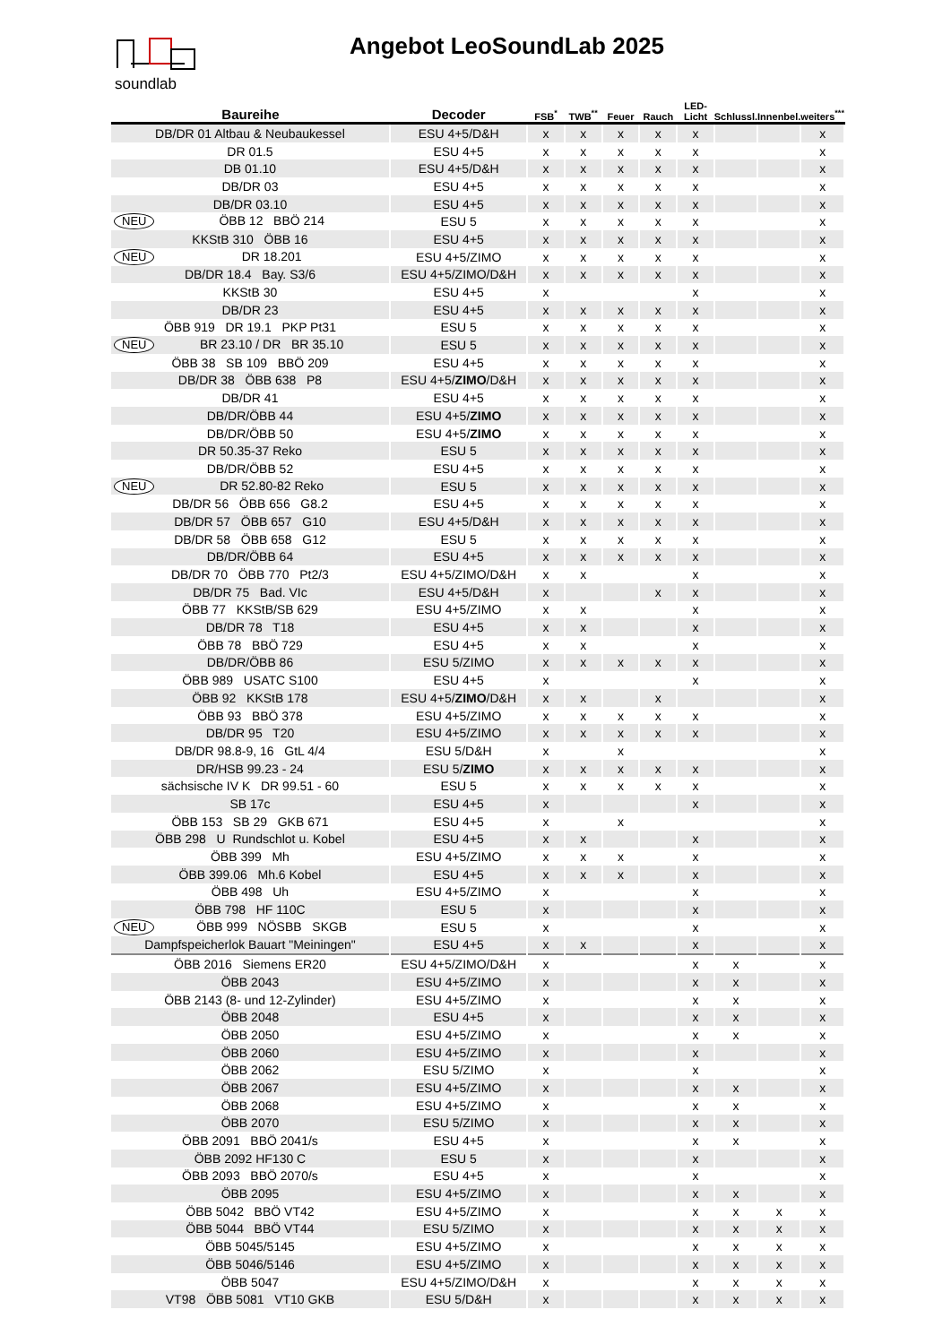soundlab Angebot LeoSoundLab 2025
| Baureihe | Decoder | FSB<sup>*</sup> | TWB<sup>**</sup> | Feuer | Rauch | LED-Licht | Schlussl. | Innenbel. | weiters<sup>***</sup> |
| --- | --- | --- | --- | --- | --- | --- | --- | --- | --- |
| DB/DR 01 Altbau & Neubaukessel | ESU 4+5/D&H | x | x | x | x | x | | | x |
| DR 01.5 | ESU 4+5 | x | x | x | x | x | | | x |
| DB 01.10 | ESU 4+5/D&H | x | x | x | x | x | | | x |
| DB/DR 03 | ESU 4+5 | x | x | x | x | x | | | x |
| DB/DR 03.10 | ESU 4+5 | x | x | x | x | x | | | x |
| NEU ÖBB 12 BBÖ 214 | ESU 5 | x | x | x | x | x | | | x |
| KKStB 310 ÖBB 16 | ESU 4+5 | x | x | x | x | x | | | x |
| NEU DR 18.201 | ESU 4+5/ZIMO | x | x | x | x | x | | | x |
| DB/DR 18.4 Bay. S3/6 | ESU 4+5/ZIMO/D&H | x | x | x | x | x | | | x |
| KKStB 30 | ESU 4+5 | x | | | | x | | | x |
| DB/DR 23 | ESU 4+5 | x | x | x | x | x | | | x |
| ÖBB 919 DR 19.1 PKP Pt31 | ESU 5 | x | x | x | x | x | | | x |
| NEU BR 23.10 / DR BR 35.10 | ESU 5 | x | x | x | x | x | | | x |
| ÖBB 38 SB 109 BBÖ 209 | ESU 4+5 | x | x | x | x | x | | | x |
| DB/DR 38 ÖBB 638 P8 | ESU 4+5/ ZIMO /D&H | x | x | x | x | x | | | x |
| DB/DR 41 | ESU 4+5 | x | x | x | x | x | | | x |
| DB/DR/ÖBB 44 | ESU 4+5/ ZIMO | x | x | x | x | x | | | x |
| DB/DR/ÖBB 50 | ESU 4+5/ ZIMO | x | x | x | x | x | | | x |
| DR 50.35-37 Reko | ESU 5 | x | x | x | x | x | | | x |
| DB/DR/ÖBB 52 | ESU 4+5 | x | x | x | x | x | | | x |
| NEU DR 52.80-82 Reko | ESU 5 | x | x | x | x | x | | | x |
| DB/DR 56 ÖBB 656 G8.2 | ESU 4+5 | x | x | x | x | x | | | x |
| DB/DR 57 ÖBB 657 G10 | ESU 4+5/D&H | x | x | x | x | x | | | x |
| DB/DR 58 ÖBB 658 G12 | ESU 5 | x | x | x | x | x | | | x |
| DB/DR/ÖBB 64 | ESU 4+5 | x | x | x | x | x | | | x |
| DB/DR 70 ÖBB 770 Pt2/3 | ESU 4+5/ZIMO/D&H | x | x | | | x | | | x |
| DB/DR 75 Bad. VIc | ESU 4+5/D&H | x | | | x | x | | | x |
| ÖBB 77 KKStB/SB 629 | ESU 4+5/ZIMO | x | x | | | x | | | x |
| DB/DR 78 T18 | ESU 4+5 | x | x | | | x | | | x |
| ÖBB 78 BBÖ 729 | ESU 4+5 | x | x | | | x | | | x |
| DB/DR/ÖBB 86 | ESU 5/ZIMO | x | x | x | x | x | | | x |
| ÖBB 989 USATC S100 | ESU 4+5 | x | | | | x | | | x |
| ÖBB 92 KKStB 178 | ESU 4+5/ ZIMO /D&H | x | x | | x | | | | x |
| ÖBB 93 BBÖ 378 | ESU 4+5/ZIMO | x | x | x | x | x | | | x |
| DB/DR 95 T20 | ESU 4+5/ZIMO | x | x | x | x | x | | | x |
| DB/DR 98.8-9, 16 GtL 4/4 | ESU 5/D&H | x | | x | | | | | x |
| DR/HSB 99.23 - 24 | ESU 5/ ZIMO | x | x | x | x | x | | | x |
| sächsische IV K DR 99.51 - 60 | ESU 5 | x | x | x | x | x | | | x |
| SB 17c | ESU 4+5 | x | | | | x | | | x |
| ÖBB 153 SB 29 GKB 671 | ESU 4+5 | x | | x | | | | | x |
| ÖBB 298 U Rundschlot u. Kobel | ESU 4+5 | x | x | | | x | | | x |
| ÖBB 399 Mh | ESU 4+5/ZIMO | x | x | x | | x | | | x |
| ÖBB 399.06 Mh.6 Kobel | ESU 4+5 | x | x | x | | x | | | x |
| ÖBB 498 Uh | ESU 4+5/ZIMO | x | | | | x | | | x |
| ÖBB 798 HF 110C | ESU 5 | x | | | | x | | | x |
| NEU ÖBB 999 NÖSBB SKGB | ESU 5 | x | | | | x | | | x |
| Dampfspeicherlok Bauart "Meiningen" | ESU 4+5 | x | x | | | x | | | x |
| ÖBB 2016 Siemens ER20 | ESU 4+5/ZIMO/D&H | x | | | | x | x | | x |
| ÖBB 2043 | ESU 4+5/ZIMO | x | | | | x | x | | x |
| ÖBB 2143 (8- und 12-Zylinder) | ESU 4+5/ZIMO | x | | | | x | x | | x |
| ÖBB 2048 | ESU 4+5 | x | | | | x | x | | x |
| ÖBB 2050 | ESU 4+5/ZIMO | x | | | | x | x | | x |
| ÖBB 2060 | ESU 4+5/ZIMO | x | | | | x | | | x |
| ÖBB 2062 | ESU 5/ZIMO | x | | | | x | | | x |
| ÖBB 2067 | ESU 4+5/ZIMO | x | | | | x | x | | x |
| ÖBB 2068 | ESU 4+5/ZIMO | x | | | | x | x | | x |
| ÖBB 2070 | ESU 5/ZIMO | x | | | | x | x | | x |
| ÖBB 2091 BBÖ 2041/s | ESU 4+5 | x | | | | x | x | | x |
| ÖBB 2092 HF130 C | ESU 5 | x | | | | x | | | x |
| ÖBB 2093 BBÖ 2070/s | ESU 4+5 | x | | | | x | | | x |
| ÖBB 2095 | ESU 4+5/ZIMO | x | | | | x | x | | x |
| ÖBB 5042 BBÖ VT42 | ESU 4+5/ZIMO | x | | | | x | x | x | x |
| ÖBB 5044 BBÖ VT44 | ESU 5/ZIMO | x | | | | x | x | x | x |
| ÖBB 5045/5145 | ESU 4+5/ZIMO | x | | | | x | x | x | x |
| ÖBB 5046/5146 | ESU 4+5/ZIMO | x | | | | x | x | x | x |
| ÖBB 5047 | ESU 4+5/ZIMO/D&H | x | | | | x | x | x | x |
| VT98 ÖBB 5081 VT10 GKB | ESU 5/D&H | x | | | | x | x | x | x |